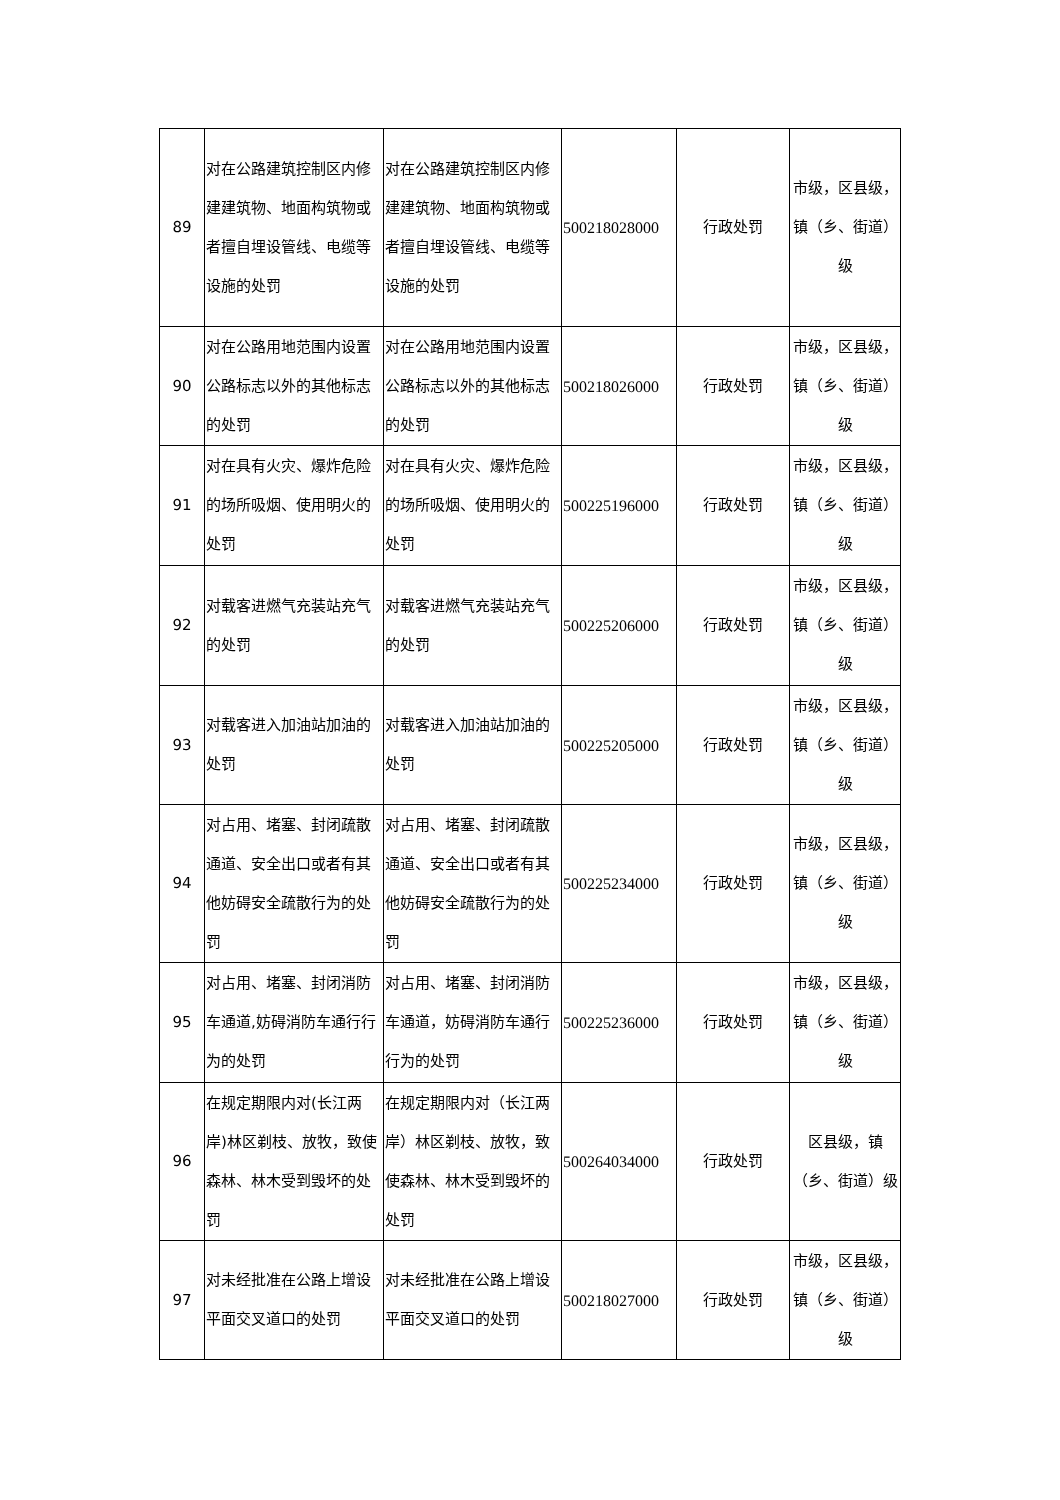| 89 | 对在公路建筑控制区内修建建筑物、地面构筑物或者擅自埋设管线、电缆等设施的处罚 | 对在公路建筑控制区内修建建筑物、地面构筑物或者擅自埋设管线、电缆等设施的处罚 | 500218028000 | 行政处罚 | 市级，区县级，镇（乡、街道）级 |
| 90 | 对在公路用地范围内设置公路标志以外的其他标志的处罚 | 对在公路用地范围内设置公路标志以外的其他标志的处罚 | 500218026000 | 行政处罚 | 市级，区县级，镇（乡、街道）级 |
| 91 | 对在具有火灾、爆炸危险的场所吸烟、使用明火的处罚 | 对在具有火灾、爆炸危险的场所吸烟、使用明火的处罚 | 500225196000 | 行政处罚 | 市级，区县级，镇（乡、街道）级 |
| 92 | 对载客进燃气充装站充气的处罚 | 对载客进燃气充装站充气的处罚 | 500225206000 | 行政处罚 | 市级，区县级，镇（乡、街道）级 |
| 93 | 对载客进入加油站加油的处罚 | 对载客进入加油站加油的处罚 | 500225205000 | 行政处罚 | 市级，区县级，镇（乡、街道）级 |
| 94 | 对占用、堵塞、封闭疏散通道、安全出口或者有其他妨碍安全疏散行为的处罚 | 对占用、堵塞、封闭疏散通道、安全出口或者有其他妨碍安全疏散行为的处罚 | 500225234000 | 行政处罚 | 市级，区县级，镇（乡、街道）级 |
| 95 | 对占用、堵塞、封闭消防车通道,妨碍消防车通行行为的处罚 | 对占用、堵塞、封闭消防车通道，妨碍消防车通行行为的处罚 | 500225236000 | 行政处罚 | 市级，区县级，镇（乡、街道）级 |
| 96 | 在规定期限内对(长江两岸)林区剃枝、放牧，致使森林、林木受到毁坏的处罚 | 在规定期限内对（长江两岸）林区剃枝、放牧，致使森林、林木受到毁坏的处罚 | 500264034000 | 行政处罚 | 区县级，镇（乡、街道）级 |
| 97 | 对未经批准在公路上增设平面交叉道口的处罚 | 对未经批准在公路上增设平面交叉道口的处罚 | 500218027000 | 行政处罚 | 市级，区县级，镇（乡、街道）级 |